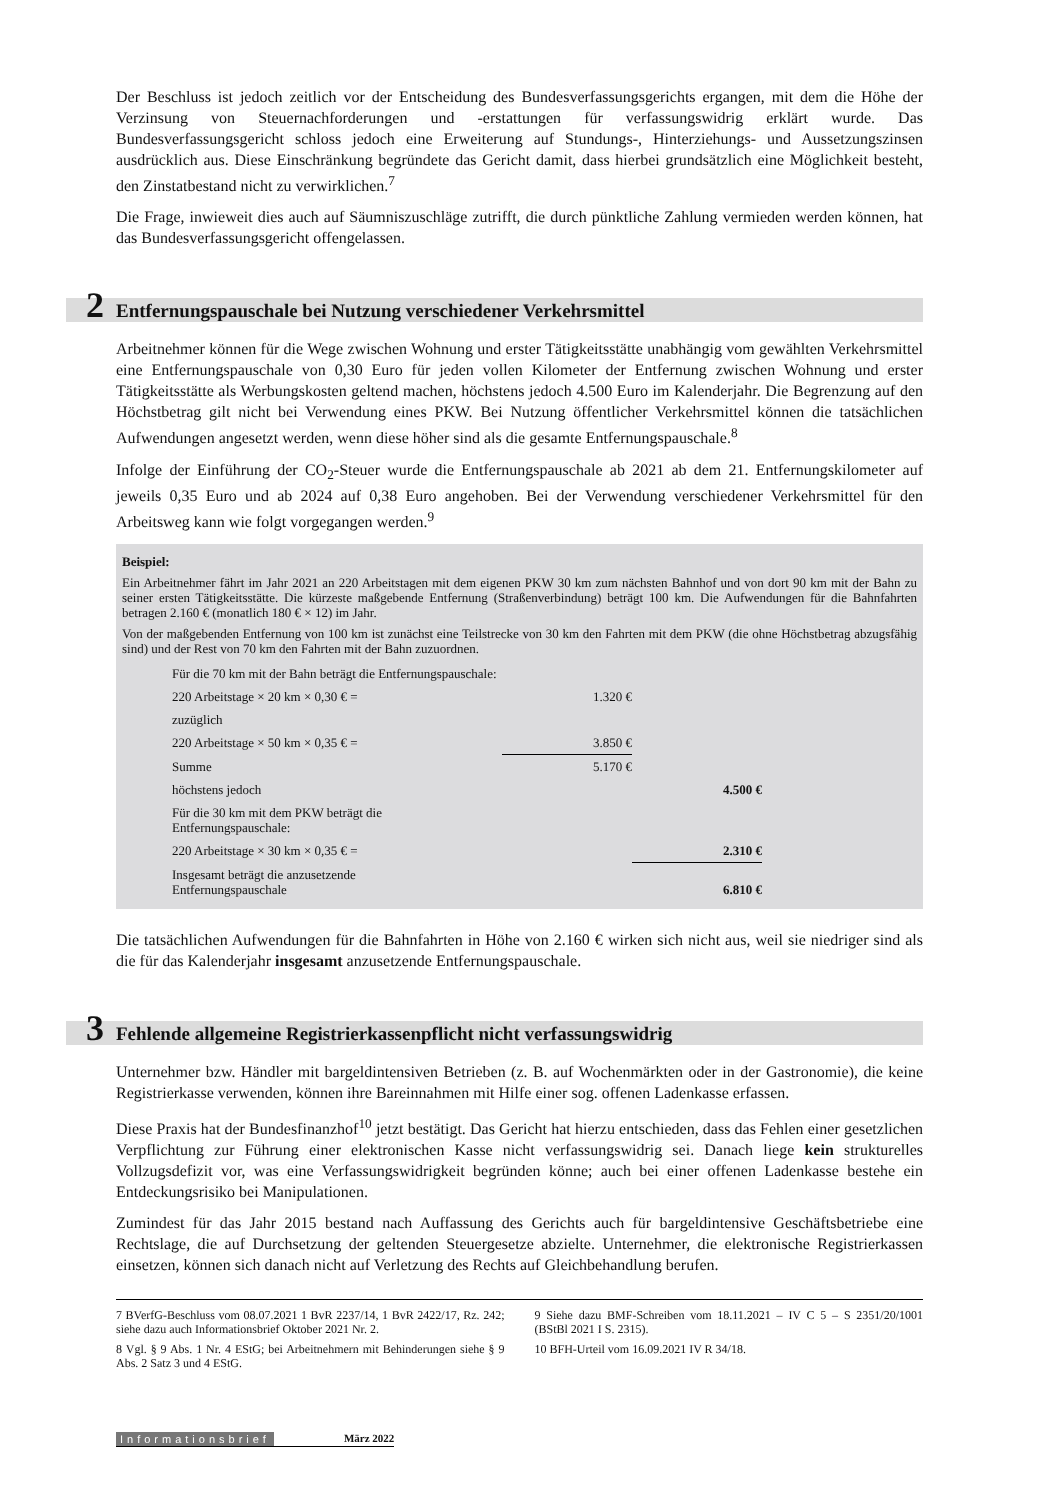Der Beschluss ist jedoch zeitlich vor der Entscheidung des Bundesverfassungsgerichts ergangen, mit dem die Höhe der Verzinsung von Steuernachforderungen und -erstattungen für verfassungswidrig erklärt wurde. Das Bundesverfassungsgericht schloss jedoch eine Erweiterung auf Stundungs-, Hinterziehungs- und Aussetzungszinsen ausdrücklich aus. Diese Einschränkung begründete das Gericht damit, dass hierbei grundsätzlich eine Möglichkeit besteht, den Zinstatbestand nicht zu verwirklichen.<sup>7</sup>
Die Frage, inwieweit dies auch auf Säumniszuschläge zutrifft, die durch pünktliche Zahlung vermieden werden können, hat das Bundesverfassungsgericht offengelassen.
2 Entfernungspauschale bei Nutzung verschiedener Verkehrsmittel
Arbeitnehmer können für die Wege zwischen Wohnung und erster Tätigkeitsstätte unabhängig vom gewählten Verkehrsmittel eine Entfernungspauschale von 0,30 Euro für jeden vollen Kilometer der Entfernung zwischen Wohnung und erster Tätigkeitsstätte als Werbungskosten geltend machen, höchstens jedoch 4.500 Euro im Kalenderjahr. Die Begrenzung auf den Höchstbetrag gilt nicht bei Verwendung eines PKW. Bei Nutzung öffentlicher Verkehrsmittel können die tatsächlichen Aufwendungen angesetzt werden, wenn diese höher sind als die gesamte Entfernungspauschale.<sup>8</sup>
Infolge der Einführung der CO<sub>2</sub>-Steuer wurde die Entfernungspauschale ab 2021 ab dem 21. Entfernungskilometer auf jeweils 0,35 Euro und ab 2024 auf 0,38 Euro angehoben. Bei der Verwendung verschiedener Verkehrsmittel für den Arbeitsweg kann wie folgt vorgegangen werden.<sup>9</sup>
Beispiel:
Ein Arbeitnehmer fährt im Jahr 2021 an 220 Arbeitstagen mit dem eigenen PKW 30 km zum nächsten Bahnhof und von dort 90 km mit der Bahn zu seiner ersten Tätigkeitsstätte. Die kürzeste maßgebende Entfernung (Straßenverbindung) beträgt 100 km. Die Aufwendungen für die Bahnfahrten betragen 2.160 € (monatlich 180 € × 12) im Jahr.
Von der maßgebenden Entfernung von 100 km ist zunächst eine Teilstrecke von 30 km den Fahrten mit dem PKW (die ohne Höchstbetrag abzugsfähig sind) und der Rest von 70 km den Fahrten mit der Bahn zuzuordnen.
| Für die 70 km mit der Bahn beträgt die Entfernungspauschale: | | |
| 220 Arbeitstage × 20 km × 0,30 € = | 1.320 € | |
| zuzüglich | | |
| 220 Arbeitstage × 50 km × 0,35 € = | 3.850 € | |
| Summe | 5.170 € | |
| höchstens jedoch | | 4.500 € |
| Für die 30 km mit dem PKW beträgt die Entfernungspauschale: | | |
| 220 Arbeitstage × 30 km × 0,35 € = | | 2.310 € |
| Insgesamt beträgt die anzusetzende Entfernungspauschale | | 6.810 € |
Die tatsächlichen Aufwendungen für die Bahnfahrten in Höhe von 2.160 € wirken sich nicht aus, weil sie niedriger sind als die für das Kalenderjahr insgesamt anzusetzende Entfernungspauschale.
3 Fehlende allgemeine Registrierkassenpflicht nicht verfassungswidrig
Unternehmer bzw. Händler mit bargeldintensiven Betrieben (z. B. auf Wochenmärkten oder in der Gastronomie), die keine Registrierkasse verwenden, können ihre Bareinnahmen mit Hilfe einer sog. offenen Ladenkasse erfassen.
Diese Praxis hat der Bundesfinanzhof<sup>10</sup> jetzt bestätigt. Das Gericht hat hierzu entschieden, dass das Fehlen einer gesetzlichen Verpflichtung zur Führung einer elektronischen Kasse nicht verfassungswidrig sei. Danach liege kein strukturelles Vollzugsdefizit vor, was eine Verfassungswidrigkeit begründen könne; auch bei einer offenen Ladenkasse bestehe ein Entdeckungsrisiko bei Manipulationen.
Zumindest für das Jahr 2015 bestand nach Auffassung des Gerichts auch für bargeldintensive Geschäftsbetriebe eine Rechtslage, die auf Durchsetzung der geltenden Steuergesetze abzielte. Unternehmer, die elektronische Registrierkassen einsetzen, können sich danach nicht auf Verletzung des Rechts auf Gleichbehandlung berufen.
7 BVerfG-Beschluss vom 08.07.2021 1 BvR 2237/14, 1 BvR 2422/17, Rz. 242; siehe dazu auch Informationsbrief Oktober 2021 Nr. 2.
8 Vgl. § 9 Abs. 1 Nr. 4 EStG; bei Arbeitnehmern mit Behinderungen siehe § 9 Abs. 2 Satz 3 und 4 EStG.
9 Siehe dazu BMF-Schreiben vom 18.11.2021 – IV C 5 – S 2351/20/1001 (BStBl 2021 I S. 2315).
10 BFH-Urteil vom 16.09.2021 IV R 34/18.
Informationsbrief März 2022